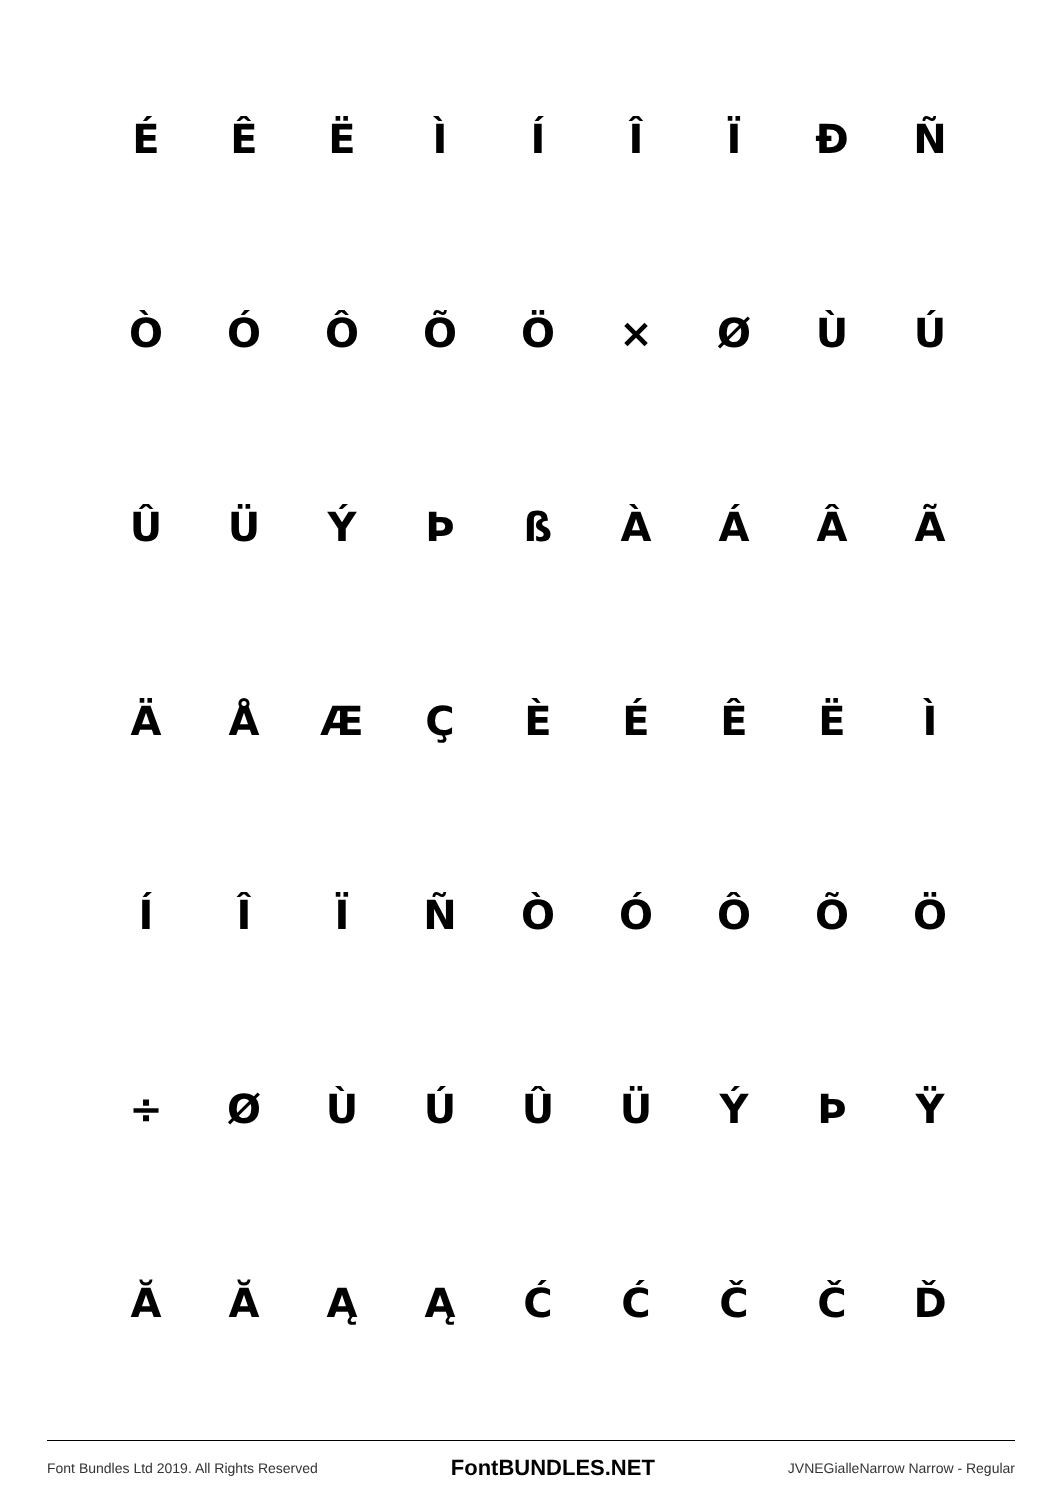| É | Ê | Ë | Ì | Í | Î | Ï | Đ | Ñ |
| Ò | Ó | Ô | Õ | Ö | × | Ø | Ù | Ú |
| Û | Ü | Ý | Þ | ß | À | Á | Â | Ã |
| Ä | Å | Æ | Ç | È | É | Ê | Ë | Ì |
| Í | Î | Ï | Ñ | Ò | Ó | Ô | Õ | Ö |
| ÷ | Ø | Ù | Ú | Û | Ü | Ý | Þ | Ÿ |
| Ă | Ă | Ą | Ą | Ć | Ć | Č | Č | Ď |
Font Bundles Ltd 2019. All Rights Reserved FontBUNDLES.NET JVNEGialleNarrow Narrow - Regular